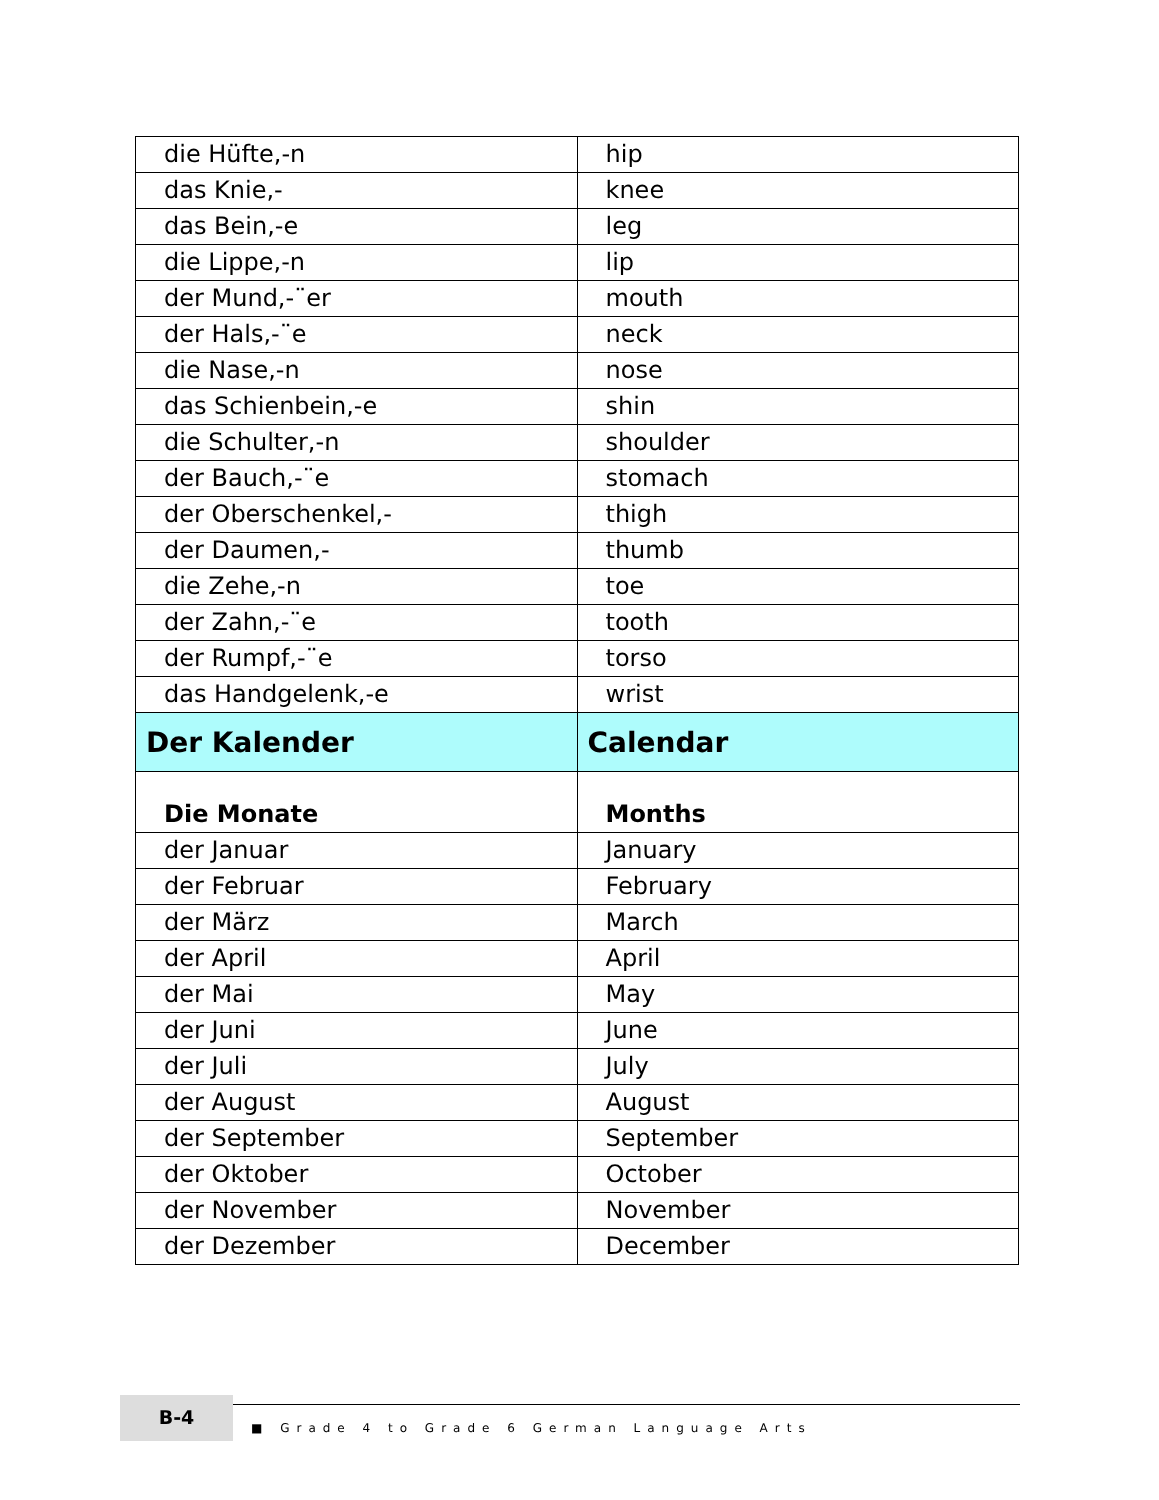| die Hüfte,-n | hip |
| das Knie,- | knee |
| das Bein,-e | leg |
| die Lippe,-n | lip |
| der Mund,-¨er | mouth |
| der Hals,-¨e | neck |
| die Nase,-n | nose |
| das Schienbein,-e | shin |
| die Schulter,-n | shoulder |
| der Bauch,-¨e | stomach |
| der Oberschenkel,- | thigh |
| der Daumen,- | thumb |
| die Zehe,-n | toe |
| der Zahn,-¨e | tooth |
| der Rumpf,-¨e | torso |
| das Handgelenk,-e | wrist |
| Der Kalender | Calendar |
| Die Monate | Months |
| der Januar | January |
| der Februar | February |
| der März | March |
| der April | April |
| der Mai | May |
| der Juni | June |
| der Juli | July |
| der August | August |
| der September | September |
| der Oktober | October |
| der November | November |
| der Dezember | December |
B-4
■ Grade 4 to Grade 6 German Language Arts